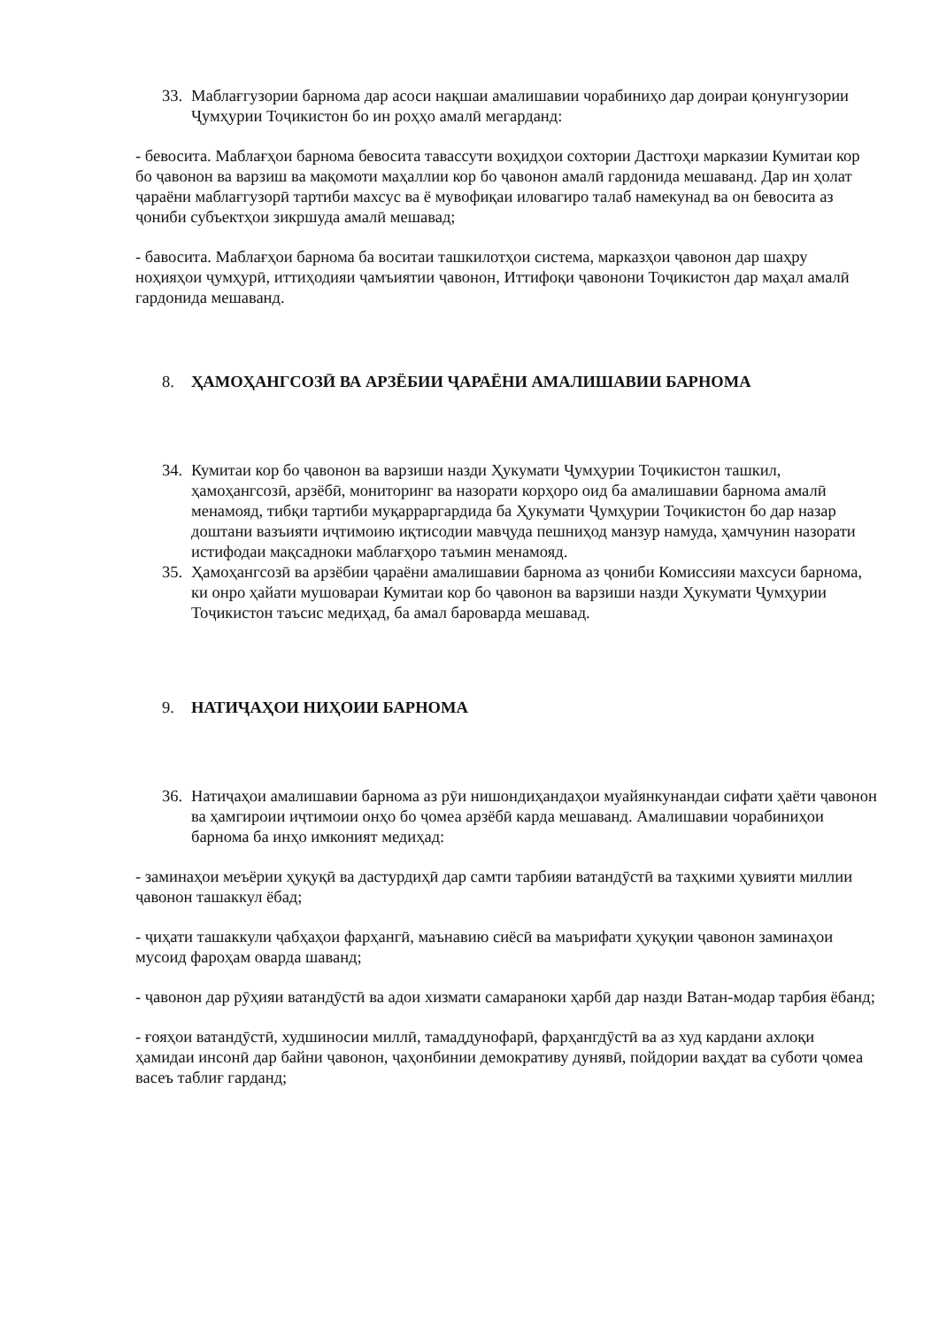33.
Маблағгузории барнома дар асоси нақшаи амалишавии чорабиниҳо дар доираи қонунгузории Ҷумҳурии Тоҷикистон бо ин роҳҳо амалӣ мегарданд:
- бевосита. Маблағҳои барнома бевосита тавассути воҳидҳои сохтории Дастгоҳи марказии Кумитаи кор бо ҷавонон ва варзиш ва мақомоти маҳаллии кор бо ҷавонон амалӣ гардонида мешаванд. Дар ин ҳолат ҷараёни маблағгузорӣ тартиби махсус ва ё мувофиқаи иловагиро талаб намекунад ва он бевосита аз ҷониби субъектҳои зикршуда амалӣ мешавад;
- бавосита. Маблағҳои барнома ба воситаи ташкилотҳои система, марказҳои ҷавонон дар шаҳру ноҳияҳои ҷумҳурӣ, иттиҳодияи ҷамъиятии ҷавонон, Иттифоқи ҷавонони Тоҷикистон дар маҳал амалӣ гардонида мешаванд.
8. ҲАМОҲАНГСОЗӢ ВА АРЗЁБИИ ҶАРАЁНИ АМАЛИШАВИИ БАРНОМА
34.
Кумитаи кор бо ҷавонон ва варзиши назди Ҳукумати Ҷумҳурии Тоҷикистон ташкил, ҳамоҳангсозӣ, арзёбӣ, мониторинг ва назорати корҳоро оид ба амалишавии барнома амалӣ менамояд, тибқи тартиби муқарраргардида ба Ҳукумати Ҷумҳурии Тоҷикистон бо дар назар доштани вазъияти иҷтимоию иқтисодии мавҷуда пешниҳод манзур намуда, ҳамчунин назорати истифодаи мақсадноки маблағҳоро таъмин менамояд.
35.
Ҳамоҳангсозӣ ва арзёбии ҷараёни амалишавии барнома аз ҷониби Комиссияи махсуси барнома, ки онро ҳайати мушовараи Кумитаи кор бо ҷавонон ва варзиши назди Ҳукумати Ҷумҳурии Тоҷикистон таъсис медиҳад, ба амал бароварда мешавад.
9. НАТИҶАҲОИ НИҲОИИ БАРНОМА
36.
Натиҷаҳои амалишавии барнома аз рӯи нишондиҳандаҳои муайянкунандаи сифати ҳаёти ҷавонон ва ҳамгироии иҷтимоии онҳо бо ҷомеа арзёбӣ карда мешаванд. Амалишавии чорабиниҳои барнома ба инҳо имконият медиҳад:
- заминаҳои меъёрии ҳуқуқӣ ва дастурдиҳӣ дар самти тарбияи ватандӯстӣ ва таҳкими ҳувияти миллии ҷавонон ташаккул ёбад;
- ҷиҳати ташаккули ҷабҳаҳои фарҳангӣ, маънавию сиёсӣ ва маърифати ҳуқуқии ҷавонон заминаҳои мусоид фароҳам оварда шаванд;
- ҷавонон дар рӯҳияи ватандӯстӣ ва адои хизмати самараноки ҳарбӣ дар назди Ватан-модар тарбия ёбанд;
- ғояҳои ватандӯстӣ, худшиносии миллӣ, тамаддунофарӣ, фарҳангдӯстӣ ва аз худ кардани ахлоқи ҳамидаи инсонӣ дар байни ҷавонон, ҷаҳонбинии демокративу дунявӣ, пойдории ваҳдат ва суботи ҷомеа васеъ таблиғ гарданд;